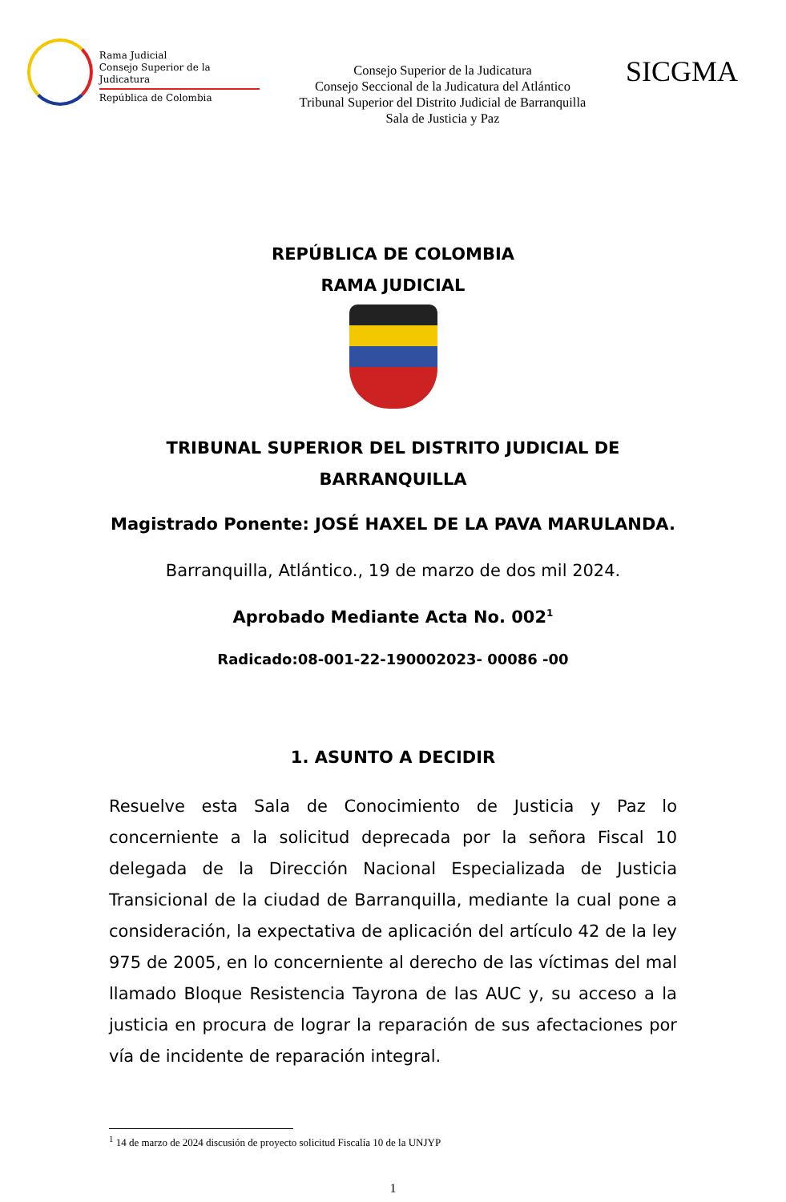Rama Judicial
Consejo Superior de la Judicatura
República de Colombia
Consejo Superior de la Judicatura
Consejo Seccional de la Judicatura del Atlántico
Tribunal Superior del Distrito Judicial de Barranquilla
Sala de Justicia y Paz
SICGMA
REPÚBLICA DE COLOMBIA
RAMA JUDICIAL
TRIBUNAL SUPERIOR DEL DISTRITO JUDICIAL DE
BARRANQUILLA
Magistrado Ponente: JOSÉ HAXEL DE LA PAVA MARULANDA.
Barranquilla, Atlántico., 19 de marzo de dos mil 2024.
Aprobado Mediante Acta No. 002<sup>1</sup>
Radicado:08-001-22-190002023- 00086 -00
1. ASUNTO A DECIDIR
Resuelve esta Sala de Conocimiento de Justicia y Paz lo concerniente a la solicitud deprecada por la señora Fiscal 10 delegada de la Dirección Nacional Especializada de Justicia Transicional de la ciudad de Barranquilla, mediante la cual pone a consideración, la expectativa de aplicación del artículo 42 de la ley 975 de 2005, en lo concerniente al derecho de las víctimas del mal llamado Bloque Resistencia Tayrona de las AUC y, su acceso a la justicia en procura de lograr la reparación de sus afectaciones por vía de incidente de reparación integral.
<sup>1</sup> 14 de marzo de 2024 discusión de proyecto solicitud Fiscalía 10 de la UNJYP
1